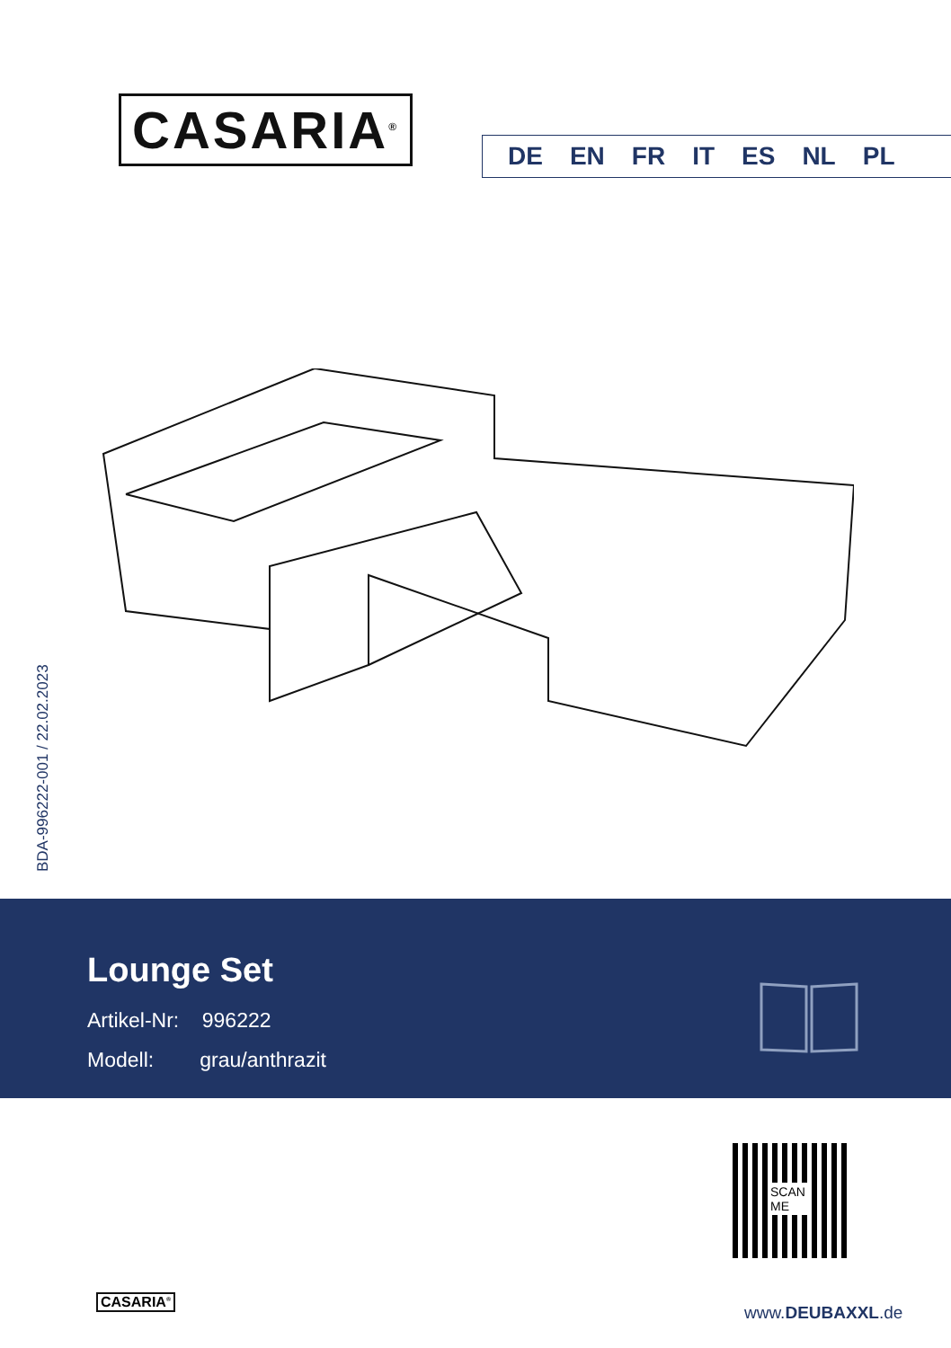CASARIA<sup>®</sup> DE EN FR IT ES NL PL
BDA-996222-001 / 22.02.2023
Lounge Set
Artikel-Nr: 996222
Modell: grau/anthrazit
SCAN
ME
CASARIA<sup>®</sup>
www.DEUBAXXL.de